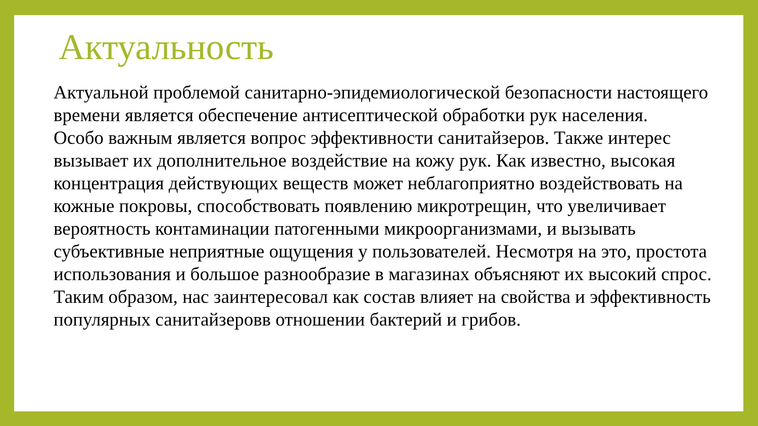Актуальность
Актуальной проблемой санитарно-эпидемиологической безопасности настоящего времени является обеспечение антисептической обработки рук населения.
Особо важным является вопрос эффективности санитайзеров. Также интерес вызывает их дополнительное воздействие на кожу рук. Как известно, высокая концентрация действующих веществ может неблагоприятно воздействовать на кожные покровы, способствовать появлению микротрещин, что увеличивает вероятность контаминации патогенными микроорганизмами, и вызывать субъективные неприятные ощущения у пользователей. Несмотря на это, простота использования и большое разнообразие в магазинах объясняют их высокий спрос.
Таким образом, нас заинтересовал как состав влияет на свойства и эффективность популярных санитайзеровв отношении бактерий и грибов.